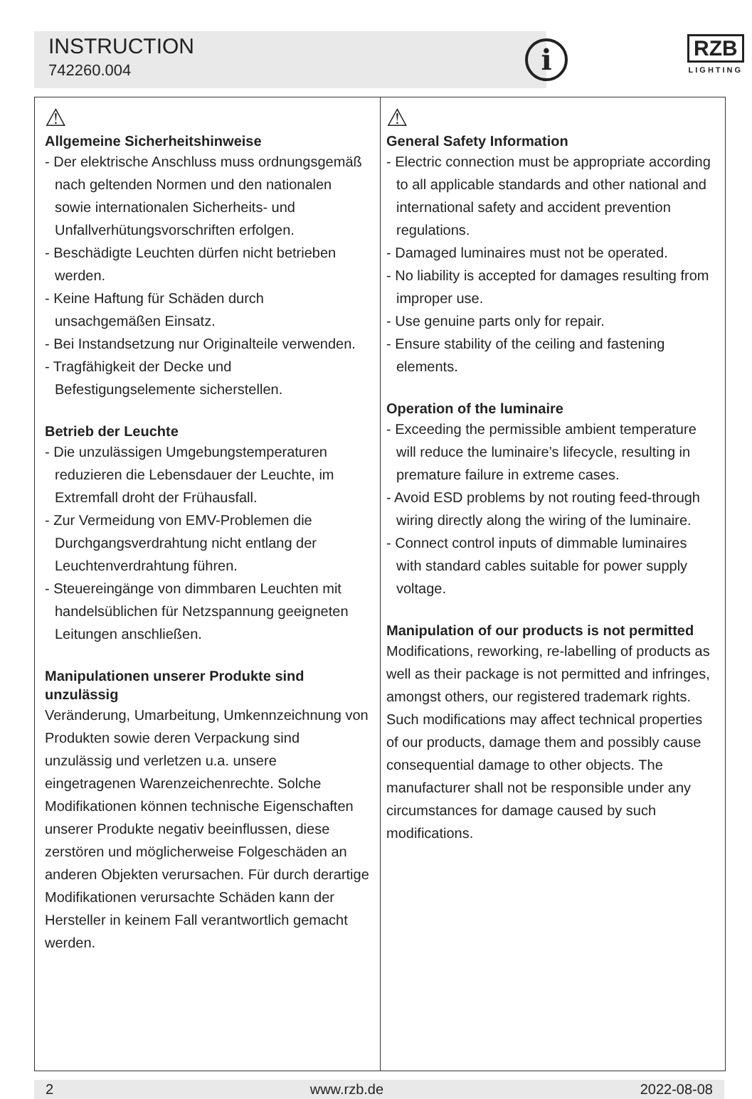INSTRUCTION
742260.004
i
RZB
LIGHTING
⚠
Allgemeine Sicherheitshinweise
- Der elektrische Anschluss muss ordnungsgemäß nach geltenden Normen und den nationalen sowie internationalen Sicherheits- und Unfallverhütungsvorschriften erfolgen.
- Beschädigte Leuchten dürfen nicht betrieben werden.
- Keine Haftung für Schäden durch unsachgemäßen Einsatz.
- Bei Instandsetzung nur Originalteile verwenden.
- Tragfähigkeit der Decke und Befestigungselemente sicherstellen.
Betrieb der Leuchte
- Die unzulässigen Umgebungstemperaturen reduzieren die Lebensdauer der Leuchte, im Extremfall droht der Frühausfall.
- Zur Vermeidung von EMV-Problemen die Durchgangsverdrahtung nicht entlang der Leuchtenverdrahtung führen.
- Steuereingänge von dimmbaren Leuchten mit handelsüblichen für Netzspannung geeigneten Leitungen anschließen.
Manipulationen unserer Produkte sind unzulässig
Veränderung, Umarbeitung, Umkennzeichnung von Produkten sowie deren Verpackung sind unzulässig und verletzen u.a. unsere eingetragenen Warenzeichenrechte. Solche Modifikationen können technische Eigenschaften unserer Produkte negativ beeinflussen, diese zerstören und möglicherweise Folgeschäden an anderen Objekten verursachen. Für durch derartige Modifikationen verursachte Schäden kann der Hersteller in keinem Fall verantwortlich gemacht werden.
⚠
General Safety Information
- Electric connection must be appropriate according to all applicable standards and other national and international safety and accident prevention regulations.
- Damaged luminaires must not be operated.
- No liability is accepted for damages resulting from improper use.
- Use genuine parts only for repair.
- Ensure stability of the ceiling and fastening elements.
Operation of the luminaire
- Exceeding the permissible ambient temperature will reduce the luminaire’s lifecycle, resulting in premature failure in extreme cases.
- Avoid ESD problems by not routing feed-through wiring directly along the wiring of the luminaire.
- Connect control inputs of dimmable luminaires with standard cables suitable for power supply voltage.
Manipulation of our products is not permitted
Modifications, reworking, re-labelling of products as well as their package is not permitted and infringes, amongst others, our registered trademark rights. Such modifications may affect technical properties of our products, damage them and possibly cause consequential damage to other objects. The manufacturer shall not be responsible under any circumstances for damage caused by such modifications.
2 www.rzb.de 2022-08-08